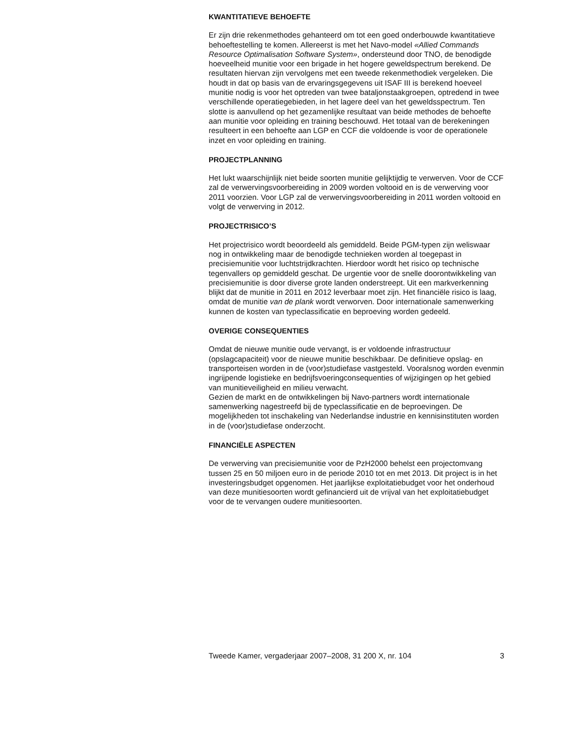KWANTITATIEVE BEHOEFTE
Er zijn drie rekenmethodes gehanteerd om tot een goed onderbouwde kwantitatieve behoeftestelling te komen. Allereerst is met het Navo-model «Allied Commands Resource Optimalisation Software System», ondersteund door TNO, de benodigde hoeveelheid munitie voor een brigade in het hogere geweldspectrum berekend. De resultaten hiervan zijn vervolgens met een tweede rekenmethodiek vergeleken. Die houdt in dat op basis van de ervaringsgegevens uit ISAF III is berekend hoeveel munitie nodig is voor het optreden van twee bataljonstaakgroepen, optredend in twee verschillende operatiegebieden, in het lagere deel van het geweldsspectrum. Ten slotte is aanvullend op het gezamenlijke resultaat van beide methodes de behoefte aan munitie voor opleiding en training beschouwd. Het totaal van de berekeningen resulteert in een behoefte aan LGP en CCF die voldoende is voor de operationele inzet en voor opleiding en training.
PROJECTPLANNING
Het lukt waarschijnlijk niet beide soorten munitie gelijktijdig te verwerven. Voor de CCF zal de verwervingsvoorbereiding in 2009 worden voltooid en is de verwerving voor 2011 voorzien. Voor LGP zal de verwervingsvoorbereiding in 2011 worden voltooid en volgt de verwerving in 2012.
PROJECTRISICO’S
Het projectrisico wordt beoordeeld als gemiddeld. Beide PGM-typen zijn weliswaar nog in ontwikkeling maar de benodigde technieken worden al toegepast in precisiemunitie voor luchtstrijdkrachten. Hierdoor wordt het risico op technische tegenvallers op gemiddeld geschat. De urgentie voor de snelle doorontwikkeling van precisiemunitie is door diverse grote landen onderstreept. Uit een markverkenning blijkt dat de munitie in 2011 en 2012 leverbaar moet zijn. Het financiële risico is laag, omdat de munitie van de plank wordt verworven. Door internationale samenwerking kunnen de kosten van typeclassificatie en beproeving worden gedeeld.
OVERIGE CONSEQUENTIES
Omdat de nieuwe munitie oude vervangt, is er voldoende infrastructuur (opslagcapaciteit) voor de nieuwe munitie beschikbaar. De definitieve opslag- en transporteisen worden in de (voor)studiefase vastgesteld. Vooralsnog worden evenmin ingrijpende logistieke en bedrijfsvoeringconsequenties of wijzigingen op het gebied van munitieveiligheid en milieu verwacht.
Gezien de markt en de ontwikkelingen bij Navo-partners wordt internationale samenwerking nagestreefd bij de typeclassificatie en de beproevingen. De mogelijkheden tot inschakeling van Nederlandse industrie en kennisinstituten worden in de (voor)studiefase onderzocht.
FINANCIËLE ASPECTEN
De verwerving van precisiemunitie voor de PzH2000 behelst een projectomvang tussen 25 en 50 miljoen euro in de periode 2010 tot en met 2013. Dit project is in het investeringsbudget opgenomen. Het jaarlijkse exploitatiebudget voor het onderhoud van deze munitiesoorten wordt gefinancierd uit de vrijval van het exploitatiebudget voor de te vervangen oudere munitiesoorten.
Tweede Kamer, vergaderjaar 2007–2008, 31 200 X, nr. 104 3